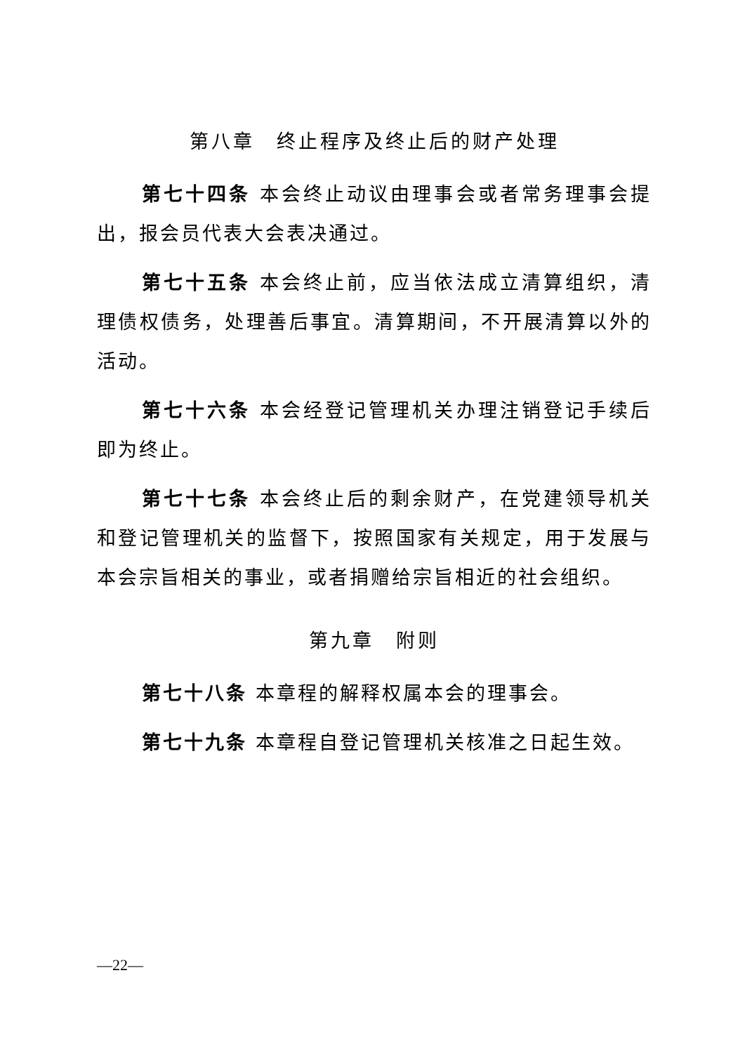第八章　终止程序及终止后的财产处理
第七十四条 本会终止动议由理事会或者常务理事会提出，报会员代表大会表决通过。
第七十五条 本会终止前，应当依法成立清算组织，清理债权债务，处理善后事宜。清算期间，不开展清算以外的活动。
第七十六条 本会经登记管理机关办理注销登记手续后即为终止。
第七十七条 本会终止后的剩余财产，在党建领导机关和登记管理机关的监督下，按照国家有关规定，用于发展与本会宗旨相关的事业，或者捐赠给宗旨相近的社会组织。
第九章　附则
第七十八条 本章程的解释权属本会的理事会。
第七十九条 本章程自登记管理机关核准之日起生效。
—22—